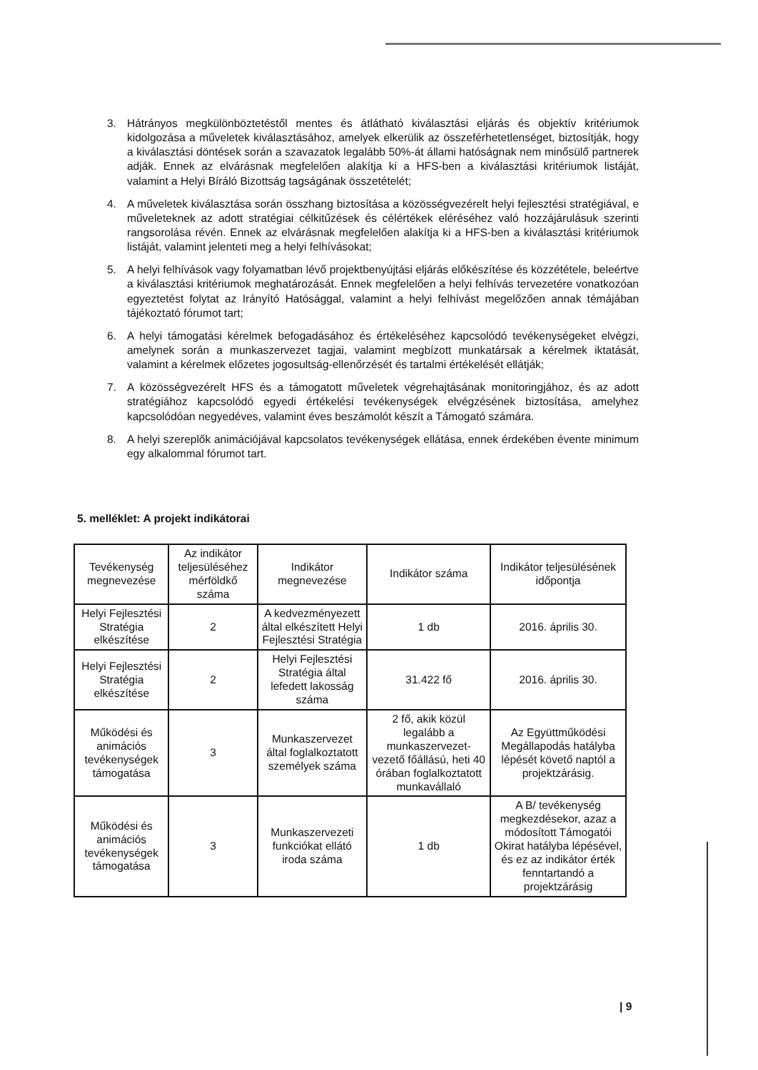3. Hátrányos megkülönböztetéstől mentes és átlátható kiválasztási eljárás és objektív kritériumok kidolgozása a műveletek kiválasztásához, amelyek elkerülik az összeférhetetlenséget, biztosítják, hogy a kiválasztási döntések során a szavazatok legalább 50%-át állami hatóságnak nem minősülő partnerek adják. Ennek az elvárásnak megfelelően alakítja ki a HFS-ben a kiválasztási kritériumok listáját, valamint a Helyi Bíráló Bizottság tagságának összetételét;
4. A műveletek kiválasztása során összhang biztosítása a közösségvezérelt helyi fejlesztési stratégiával, e műveleteknek az adott stratégiai célkitűzések és célértékek eléréséhez való hozzájárulásuk szerinti rangsorolása révén. Ennek az elvárásnak megfelelően alakítja ki a HFS-ben a kiválasztási kritériumok listáját, valamint jelenteti meg a helyi felhívásokat;
5. A helyi felhívások vagy folyamatban lévő projektbenyújtási eljárás előkészítése és közzététele, beleértve a kiválasztási kritériumok meghatározását. Ennek megfelelően a helyi felhívás tervezetére vonatkozóan egyeztetést folytat az Irányító Hatósággal, valamint a helyi felhívást megelőzően annak témájában tájékoztató fórumot tart;
6. A helyi támogatási kérelmek befogadásához és értékeléséhez kapcsolódó tevékenységeket elvégzi, amelynek során a munkaszervezet tagjai, valamint megbízott munkatársak a kérelmek iktatását, valamint a kérelmek előzetes jogosultság-ellenőrzését és tartalmi értékelését ellátják;
7. A közösségvezérelt HFS és a támogatott műveletek végrehajtásának monitoringjához, és az adott stratégiához kapcsolódó egyedi értékelési tevékenységek elvégzésének biztosítása, amelyhez kapcsolódóan negyedéves, valamint éves beszámolót készít a Támogató számára.
8. A helyi szereplők animációjával kapcsolatos tevékenységek ellátása, ennek érdekében évente minimum egy alkalommal fórumot tart.
5. melléklet: A projekt indikátorai
| Tevékenység megnevezése | Az indikátor teljesüléséhez mérföldkő száma | Indikátor megnevezése | Indikátor száma | Indikátor teljesülésének időpontja |
| --- | --- | --- | --- | --- |
| Helyi Fejlesztési Stratégia elkészítése | 2 | A kedvezményezett által elkészített Helyi Fejlesztési Stratégia | 1 db | 2016. április 30. |
| Helyi Fejlesztési Stratégia elkészítése | 2 | Helyi Fejlesztési Stratégia által lefedett lakosság száma | 31.422 fő | 2016. április 30. |
| Működési és animációs tevékenységek támogatása | 3 | Munkaszervezet által foglalkoztatott személyek száma | 2 fő, akik közül legalább a munkaszervezet-vezető főállású, heti 40 órában foglalkoztatott munkavállaló | Az Együttműködési Megállapodás hatályba lépését követő naptól a projektzárásig. |
| Működési és animációs tevékenységek támogatása | 3 | Munkaszervezeti funkciókat ellátó iroda száma | 1 db | A B/ tevékenység megkezdésekor, azaz a módosított Támogatói Okirat hatályba lépésével, és ez az indikátor érték fenntartandó a projektzárásig |
| 9